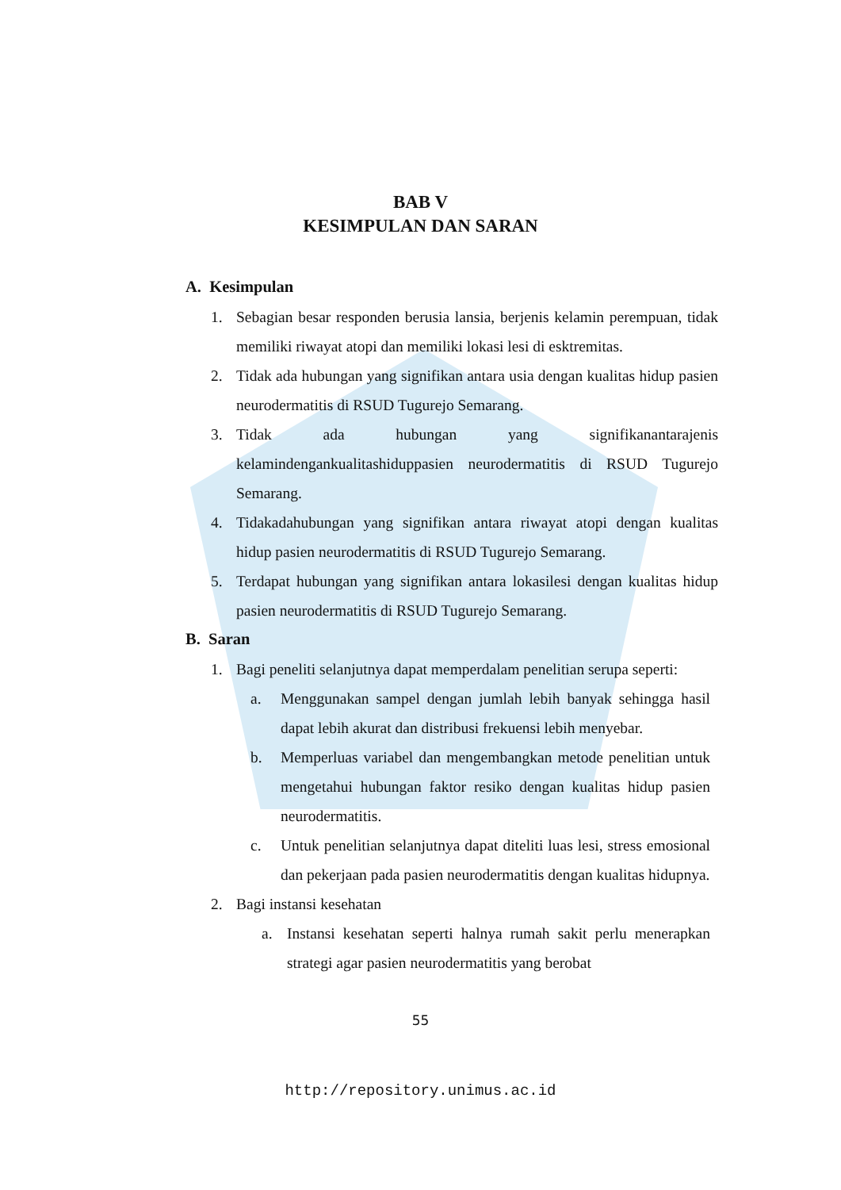BAB V
KESIMPULAN DAN SARAN
A. Kesimpulan
1. Sebagian besar responden berusia lansia, berjenis kelamin perempuan, tidak memiliki riwayat atopi dan memiliki lokasi lesi di esktremitas.
2. Tidak ada hubungan yang signifikan antara usia dengan kualitas hidup pasien neurodermatitis di RSUD Tugurejo Semarang.
3. Tidak ada hubungan yang signifikanantarajenis kelamindengankualitashiduppasien neurodermatitis di RSUD Tugurejo Semarang.
4. Tidakadahubungan yang signifikan antara riwayat atopi dengan kualitas hidup pasien neurodermatitis di RSUD Tugurejo Semarang.
5. Terdapat hubungan yang signifikan antara lokasilesi dengan kualitas hidup pasien neurodermatitis di RSUD Tugurejo Semarang.
B. Saran
1. Bagi peneliti selanjutnya dapat memperdalam penelitian serupa seperti:
a. Menggunakan sampel dengan jumlah lebih banyak sehingga hasil dapat lebih akurat dan distribusi frekuensi lebih menyebar.
b. Memperluas variabel dan mengembangkan metode penelitian untuk mengetahui hubungan faktor resiko dengan kualitas hidup pasien neurodermatitis.
c. Untuk penelitian selanjutnya dapat diteliti luas lesi, stress emosional dan pekerjaan pada pasien neurodermatitis dengan kualitas hidupnya.
2. Bagi instansi kesehatan
a. Instansi kesehatan seperti halnya rumah sakit perlu menerapkan strategi agar pasien neurodermatitis yang berobat
55
http://repository.unimus.ac.id